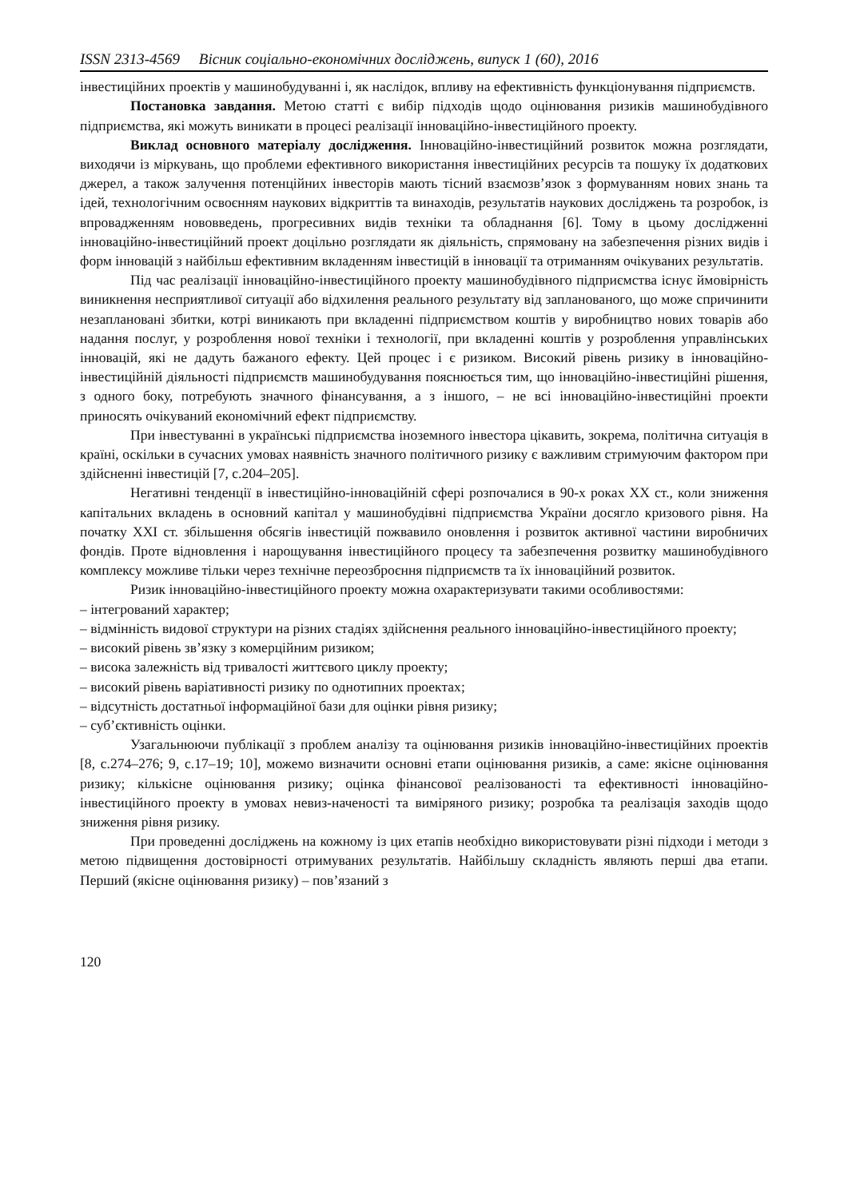ISSN 2313-4569 Вісник соціально-економічних досліджень, випуск 1 (60), 2016
інвестиційних проектів у машинобудуванні і, як наслідок, впливу на ефективність функціонування підприємств.
Постановка завдання. Метою статті є вибір підходів щодо оцінювання ризиків машинобудівного підприємства, які можуть виникати в процесі реалізації інноваційно-інвестиційного проекту.
Виклад основного матеріалу дослідження. Інноваційно-інвестиційний розвиток можна розглядати, виходячи із міркувань, що проблеми ефективного використання інвестиційних ресурсів та пошуку їх додаткових джерел, а також залучення потенційних інвесторів мають тісний взаємозв’язок з формуванням нових знань та ідей, технологічним освоєнням наукових відкриттів та винаходів, результатів наукових досліджень та розробок, із впровадженням нововведень, прогресивних видів техніки та обладнання [6]. Тому в цьому дослідженні інноваційно-інвестиційний проект доцільно розглядати як діяльність, спрямовану на забезпечення різних видів і форм інновацій з найбільш ефективним вкладенням інвестицій в інновації та отриманням очікуваних результатів.
Під час реалізації інноваційно-інвестиційного проекту машинобудівного підприємства існує ймовірність виникнення несприятливої ситуації або відхилення реального результату від запланованого, що може спричинити незаплановані збитки, котрі виникають при вкладенні підприємством коштів у виробництво нових товарів або надання послуг, у розроблення нової техніки і технології, при вкладенні коштів у розроблення управлінських інновацій, які не дадуть бажаного ефекту. Цей процес і є ризиком. Високий рівень ризику в інноваційно-інвестиційній діяльності підприємств машинобудування пояснюється тим, що інноваційно-інвестиційні рішення, з одного боку, потребують значного фінансування, а з іншого, – не всі інноваційно-інвестиційні проекти приносять очікуваний економічний ефект підприємству.
При інвестуванні в українські підприємства іноземного інвестора цікавить, зокрема, політична ситуація в країні, оскільки в сучасних умовах наявність значного політичного ризику є важливим стримуючим фактором при здійсненні інвестицій [7, с.204–205].
Негативні тенденції в інвестиційно-інноваційній сфері розпочалися в 90-х роках XX ст., коли зниження капітальних вкладень в основний капітал у машинобудівні підприємства України досягло кризового рівня. На початку XXI ст. збільшення обсягів інвестицій пожвавило оновлення і розвиток активної частини виробничих фондів. Проте відновлення і нарощування інвестиційного процесу та забезпечення розвитку машинобудівного комплексу можливе тільки через технічне переозброєння підприємств та їх інноваційний розвиток.
Ризик інноваційно-інвестиційного проекту можна охарактеризувати такими особливостями:
– інтегрований характер;
– відмінність видової структури на різних стадіях здійснення реального інноваційно-інвестиційного проекту;
– високий рівень зв’язку з комерційним ризиком;
– висока залежність від тривалості життєвого циклу проекту;
– високий рівень варіативності ризику по однотипних проектах;
– відсутність достатньої інформаційної бази для оцінки рівня ризику;
– суб’єктивність оцінки.
Узагальнюючи публікації з проблем аналізу та оцінювання ризиків інноваційно-інвестиційних проектів [8, с.274–276; 9, с.17–19; 10], можемо визначити основні етапи оцінювання ризиків, а саме: якісне оцінювання ризику; кількісне оцінювання ризику; оцінка фінансової реалізованості та ефективності інноваційно-інвестиційного проекту в умовах невиз-наченості та виміряного ризику; розробка та реалізація заходів щодо зниження рівня ризику.
При проведенні досліджень на кожному із цих етапів необхідно використовувати різні підходи і методи з метою підвищення достовірності отримуваних результатів. Найбільшу складність являють перші два етапи. Перший (якісне оцінювання ризику) – пов’язаний з
120